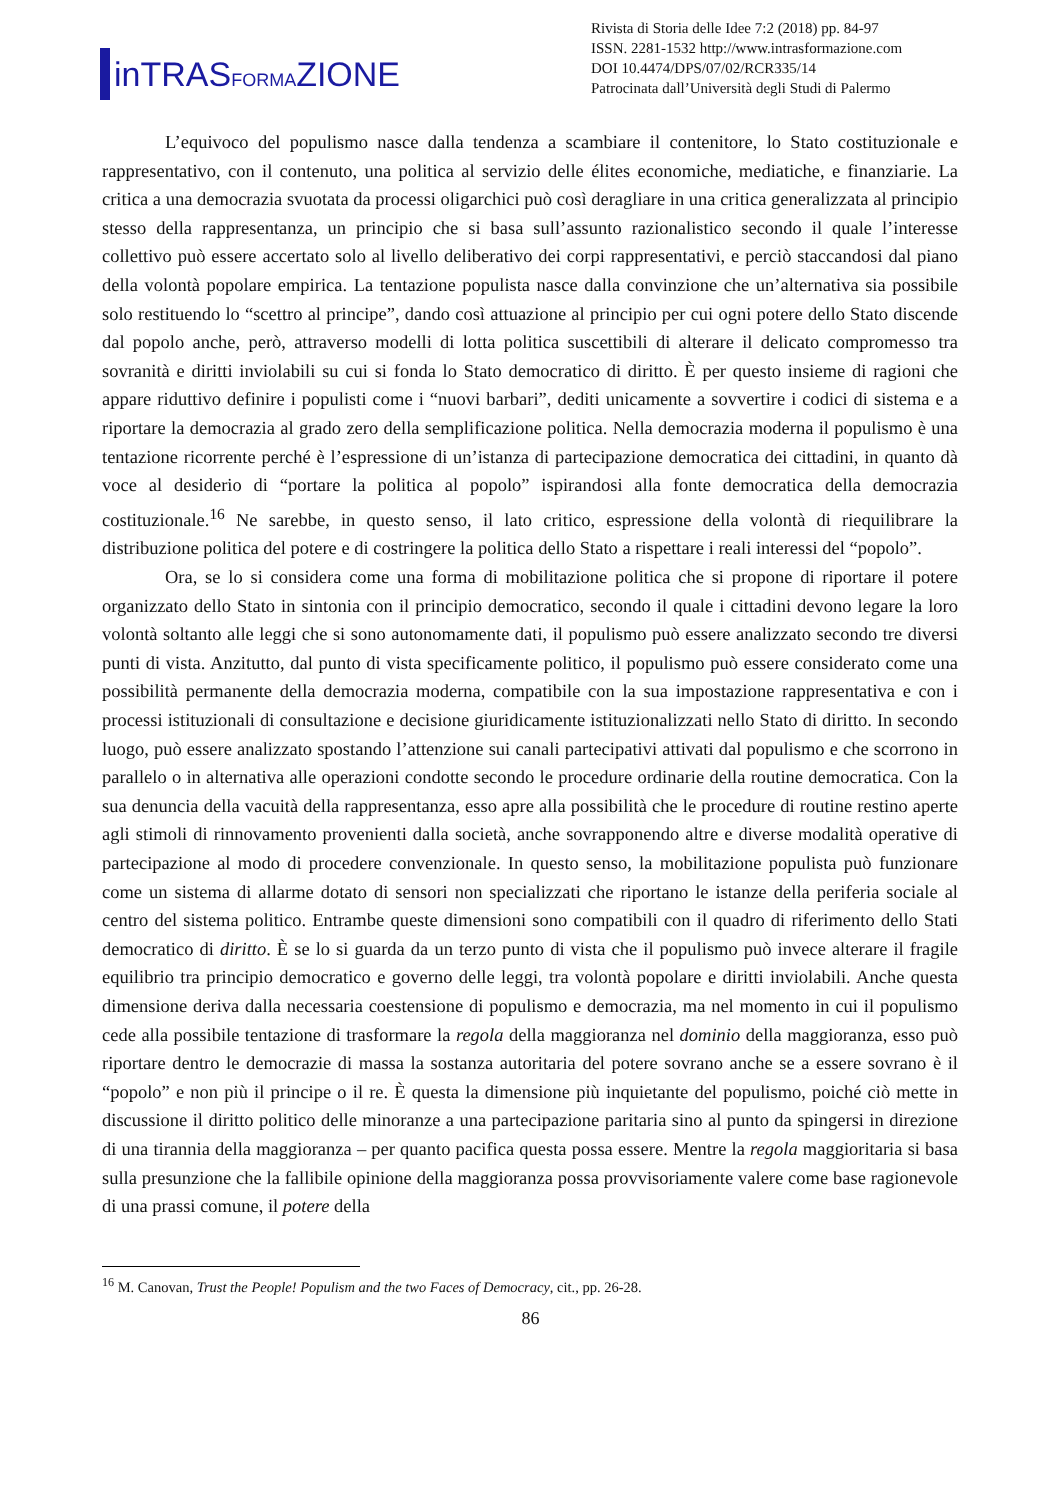inTRASFORMAZIONE
Rivista di Storia delle Idee 7:2 (2018) pp. 84-97
ISSN. 2281-1532 http://www.intrasformazione.com
DOI 10.4474/DPS/07/02/RCR335/14
Patrocinata dall’Università degli Studi di Palermo
L’equivoco del populismo nasce dalla tendenza a scambiare il contenitore, lo Stato costituzionale e rappresentativo, con il contenuto, una politica al servizio delle élites economiche, mediatiche, e finanziarie. La critica a una democrazia svuotata da processi oligarchici può così deragliare in una critica generalizzata al principio stesso della rappresentanza, un principio che si basa sull’assunto razionalistico secondo il quale l’interesse collettivo può essere accertato solo al livello deliberativo dei corpi rappresentativi, e perciò staccandosi dal piano della volontà popolare empirica. La tentazione populista nasce dalla convinzione che un’alternativa sia possibile solo restituendo lo “scettro al principe”, dando così attuazione al principio per cui ogni potere dello Stato discende dal popolo anche, però, attraverso modelli di lotta politica suscettibili di alterare il delicato compromesso tra sovranità e diritti inviolabili su cui si fonda lo Stato democratico di diritto. È per questo insieme di ragioni che appare riduttivo definire i populisti come i “nuovi barbari”, dediti unicamente a sovvertire i codici di sistema e a riportare la democrazia al grado zero della semplificazione politica. Nella democrazia moderna il populismo è una tentazione ricorrente perché è l’espressione di un’istanza di partecipazione democratica dei cittadini, in quanto dà voce al desiderio di “portare la politica al popolo” ispirandosi alla fonte democratica della democrazia costituzionale.<sup>16</sup> Ne sarebbe, in questo senso, il lato critico, espressione della volontà di riequilibrare la distribuzione politica del potere e di costringere la politica dello Stato a rispettare i reali interessi del “popolo”.
Ora, se lo si considera come una forma di mobilitazione politica che si propone di riportare il potere organizzato dello Stato in sintonia con il principio democratico, secondo il quale i cittadini devono legare la loro volontà soltanto alle leggi che si sono autonomamente dati, il populismo può essere analizzato secondo tre diversi punti di vista. Anzitutto, dal punto di vista specificamente politico, il populismo può essere considerato come una possibilità permanente della democrazia moderna, compatibile con la sua impostazione rappresentativa e con i processi istituzionali di consultazione e decisione giuridicamente istituzionalizzati nello Stato di diritto. In secondo luogo, può essere analizzato spostando l’attenzione sui canali partecipativi attivati dal populismo e che scorrono in parallelo o in alternativa alle operazioni condotte secondo le procedure ordinarie della routine democratica. Con la sua denuncia della vacuità della rappresentanza, esso apre alla possibilità che le procedure di routine restino aperte agli stimoli di rinnovamento provenienti dalla società, anche sovrapponendo altre e diverse modalità operative di partecipazione al modo di procedere convenzionale. In questo senso, la mobilitazione populista può funzionare come un sistema di allarme dotato di sensori non specializzati che riportano le istanze della periferia sociale al centro del sistema politico. Entrambe queste dimensioni sono compatibili con il quadro di riferimento dello Stati democratico di diritto. È se lo si guarda da un terzo punto di vista che il populismo può invece alterare il fragile equilibrio tra principio democratico e governo delle leggi, tra volontà popolare e diritti inviolabili. Anche questa dimensione deriva dalla necessaria coestensione di populismo e democrazia, ma nel momento in cui il populismo cede alla possibile tentazione di trasformare la regola della maggioranza nel dominio della maggioranza, esso può riportare dentro le democrazie di massa la sostanza autoritaria del potere sovrano anche se a essere sovrano è il “popolo” e non più il principe o il re. È questa la dimensione più inquietante del populismo, poiché ciò mette in discussione il diritto politico delle minoranze a una partecipazione paritaria sino al punto da spingersi in direzione di una tirannia della maggioranza – per quanto pacifica questa possa essere. Mentre la regola maggioritaria si basa sulla presunzione che la fallibile opinione della maggioranza possa provvisoriamente valere come base ragionevole di una prassi comune, il potere della
<sup>16</sup> M. Canovan, Trust the People! Populism and the two Faces of Democracy, cit., pp. 26-28.
86